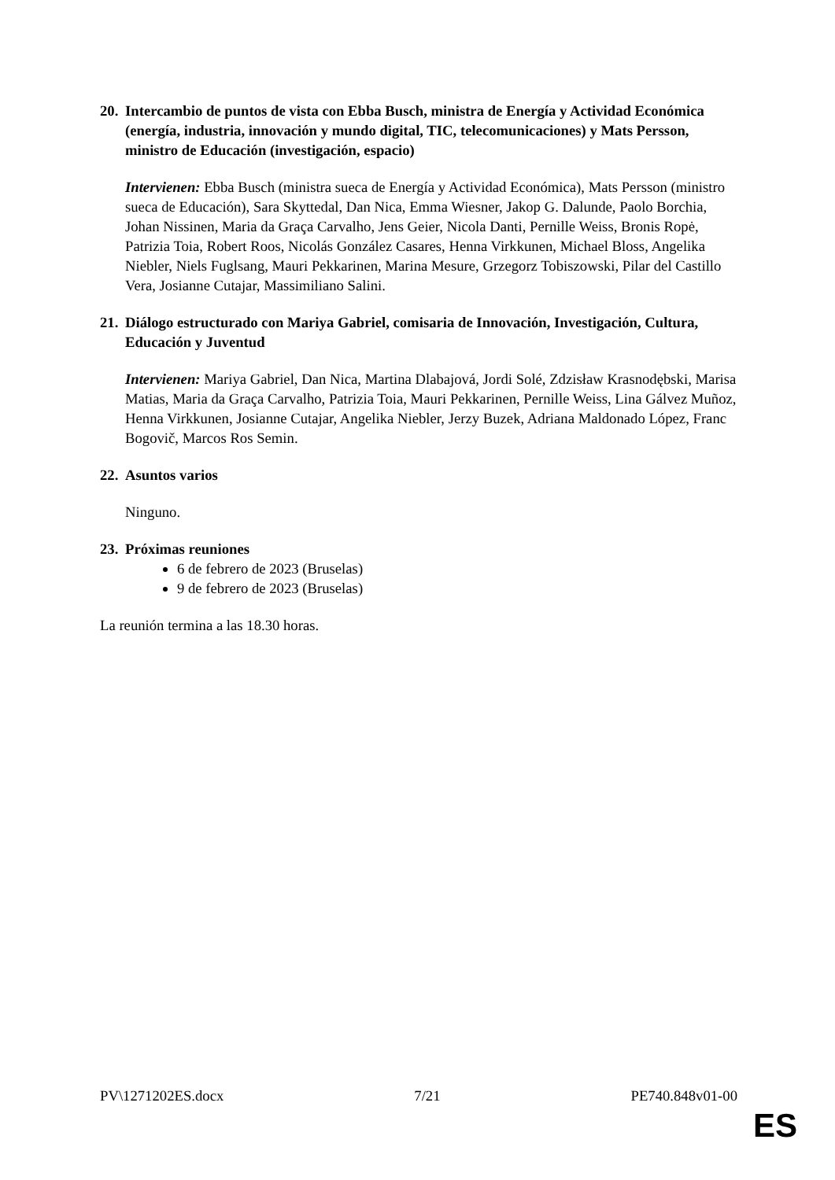20. Intercambio de puntos de vista con Ebba Busch, ministra de Energía y Actividad Económica (energía, industria, innovación y mundo digital, TIC, telecomunicaciones) y Mats Persson, ministro de Educación (investigación, espacio)
Intervienen: Ebba Busch (ministra sueca de Energía y Actividad Económica), Mats Persson (ministro sueca de Educación), Sara Skyttedal, Dan Nica, Emma Wiesner, Jakop G. Dalunde, Paolo Borchia, Johan Nissinen, Maria da Graça Carvalho, Jens Geier, Nicola Danti, Pernille Weiss, Bronis Ropė, Patrizia Toia, Robert Roos, Nicolás González Casares, Henna Virkkunen, Michael Bloss, Angelika Niebler, Niels Fuglsang, Mauri Pekkarinen, Marina Mesure, Grzegorz Tobiszowski, Pilar del Castillo Vera, Josianne Cutajar, Massimiliano Salini.
21. Diálogo estructurado con Mariya Gabriel, comisaria de Innovación, Investigación, Cultura, Educación y Juventud
Intervienen: Mariya Gabriel, Dan Nica, Martina Dlabajová, Jordi Solé, Zdzisław Krasnodębski, Marisa Matias, Maria da Graça Carvalho, Patrizia Toia, Mauri Pekkarinen, Pernille Weiss, Lina Gálvez Muñoz, Henna Virkkunen, Josianne Cutajar, Angelika Niebler, Jerzy Buzek, Adriana Maldonado López, Franc Bogovič, Marcos Ros Semin.
22. Asuntos varios
Ninguno.
23. Próximas reuniones
6 de febrero de 2023 (Bruselas)
9 de febrero de 2023 (Bruselas)
La reunión termina a las 18.30 horas.
PV\1271202ES.docx 7/21 PE740.848v01-00
ES